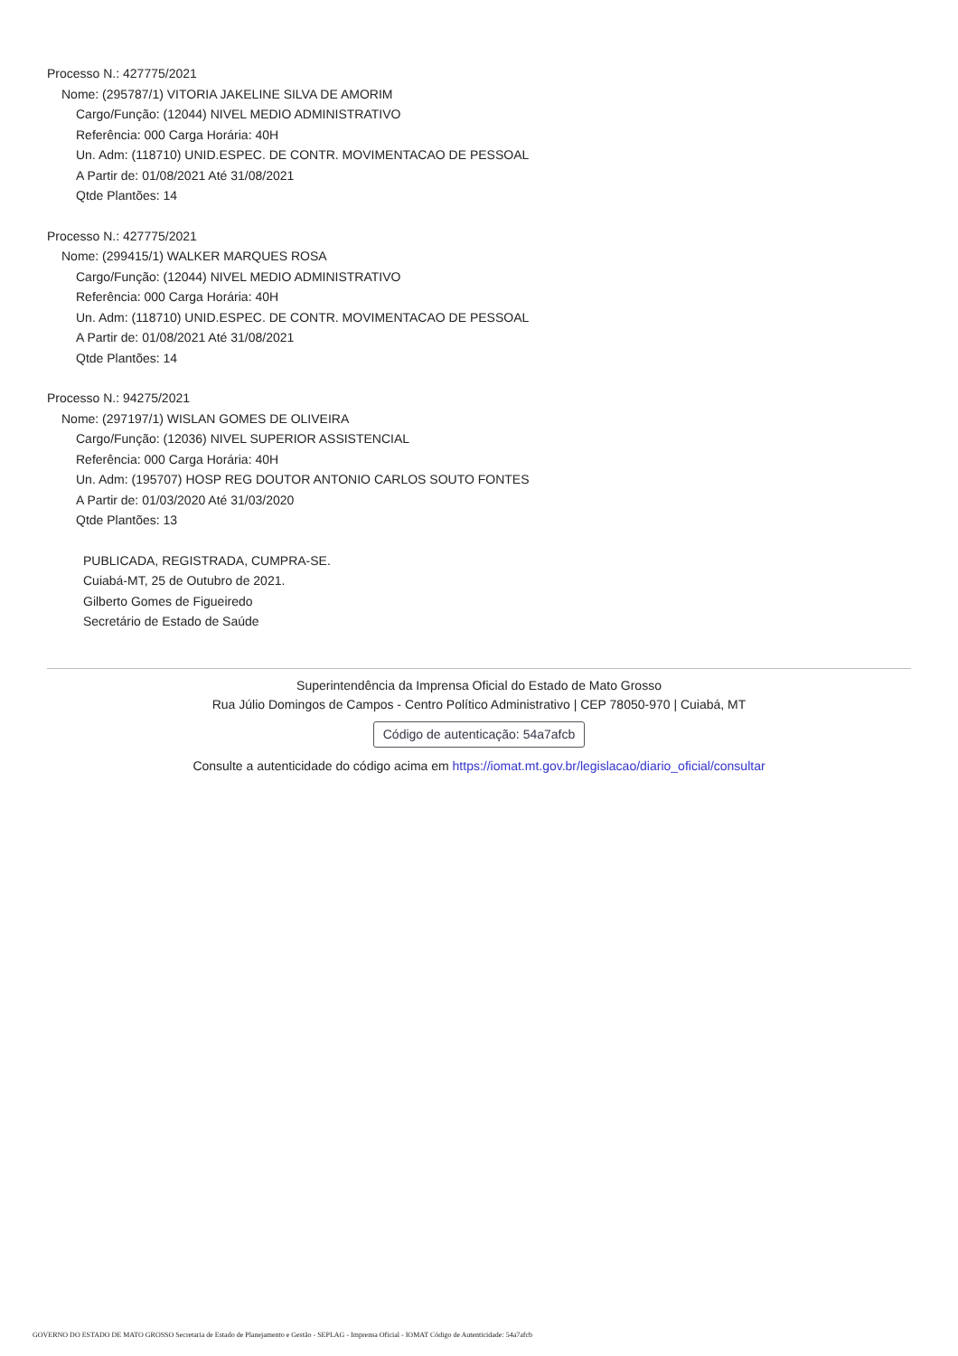Processo N.: 427775/2021
Nome: (295787/1) VITORIA JAKELINE SILVA DE AMORIM
Cargo/Função: (12044) NIVEL MEDIO ADMINISTRATIVO
Referência: 000 Carga Horária: 40H
Un. Adm: (118710) UNID.ESPEC. DE CONTR. MOVIMENTACAO DE PESSOAL
A Partir de: 01/08/2021 Até 31/08/2021
Qtde Plantões: 14
Processo N.: 427775/2021
Nome: (299415/1) WALKER MARQUES ROSA
Cargo/Função: (12044) NIVEL MEDIO ADMINISTRATIVO
Referência: 000 Carga Horária: 40H
Un. Adm: (118710) UNID.ESPEC. DE CONTR. MOVIMENTACAO DE PESSOAL
A Partir de: 01/08/2021 Até 31/08/2021
Qtde Plantões: 14
Processo N.: 94275/2021
Nome: (297197/1) WISLAN GOMES DE OLIVEIRA
Cargo/Função: (12036) NIVEL SUPERIOR ASSISTENCIAL
Referência: 000 Carga Horária: 40H
Un. Adm: (195707) HOSP REG DOUTOR ANTONIO CARLOS SOUTO FONTES
A Partir de: 01/03/2020 Até 31/03/2020
Qtde Plantões: 13
PUBLICADA, REGISTRADA, CUMPRA-SE.
Cuiabá-MT, 25 de Outubro de 2021.
Gilberto Gomes de Figueiredo
Secretário de Estado de Saúde
Superintendência da Imprensa Oficial do Estado de Mato Grosso
Rua Júlio Domingos de Campos - Centro Político Administrativo | CEP 78050-970 | Cuiabá, MT
Código de autenticação: 54a7afcb
Consulte a autenticidade do código acima em https://iomat.mt.gov.br/legislacao/diario_oficial/consultar
GOVERNO DO ESTADO DE MATO GROSSO Secretaria de Estado de Planejamento e Gestão - SEPLAG - Imprensa Oficial - IOMAT Código de Autenticidade: 54a7afcb